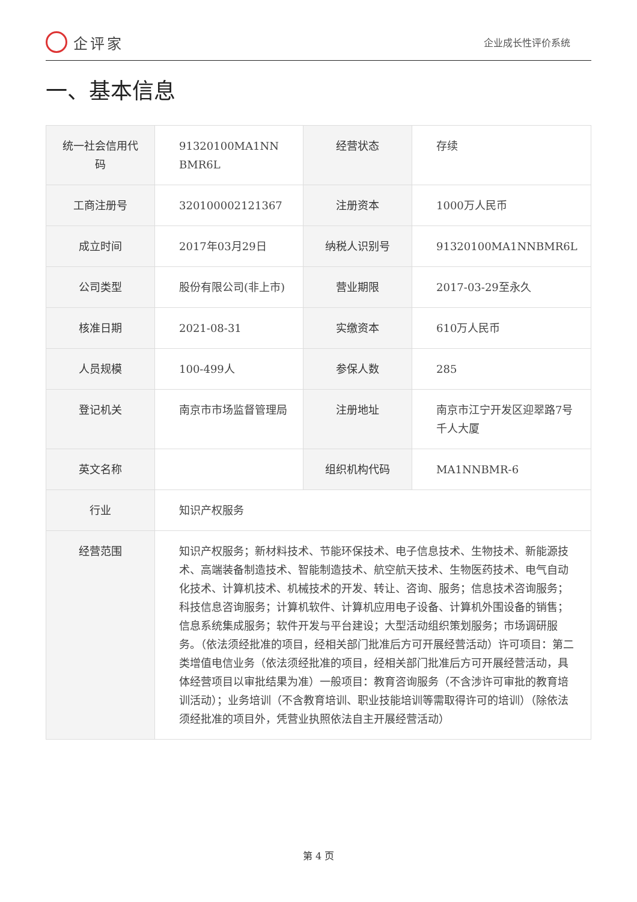企评家
企业成长性评价系统
一、基本信息
| 统一社会信用代码 | 91320100MA1NN BMR6L | 经营状态 | 存续 |
| 工商注册号 | 320100002121367 | 注册资本 | 1000万人民币 |
| 成立时间 | 2017年03月29日 | 纳税人识别号 | 91320100MA1NNBMR6L |
| 公司类型 | 股份有限公司(非上市) | 营业期限 | 2017-03-29至永久 |
| 核准日期 | 2021-08-31 | 实缴资本 | 610万人民币 |
| 人员规模 | 100-499人 | 参保人数 | 285 |
| 登记机关 | 南京市市场监督管理局 | 注册地址 | 南京市江宁开发区迎翠路7号千人大厦 |
| 英文名称 | | 组织机构代码 | MA1NNBMR-6 |
| 行业 | 知识产权服务 | | |
| 经营范围 | 知识产权服务；新材料技术、节能环保技术、电子信息技术、生物技术、新能源技术、高端装备制造技术、智能制造技术、航空航天技术、生物医药技术、电气自动化技术、计算机技术、机械技术的开发、转让、咨询、服务；信息技术咨询服务；科技信息咨询服务；计算机软件、计算机应用电子设备、计算机外围设备的销售；信息系统集成服务；软件开发与平台建设；大型活动组织策划服务；市场调研服务。（依法须经批准的项目，经相关部门批准后方可开展经营活动）许可项目：第二类增值电信业务（依法须经批准的项目，经相关部门批准后方可开展经营活动，具体经营项目以审批结果为准）一般项目：教育咨询服务（不含涉许可审批的教育培训活动）；业务培训（不含教育培训、职业技能培训等需取得许可的培训）（除依法须经批准的项目外，凭营业执照依法自主开展经营活动） | | |
第 4 页